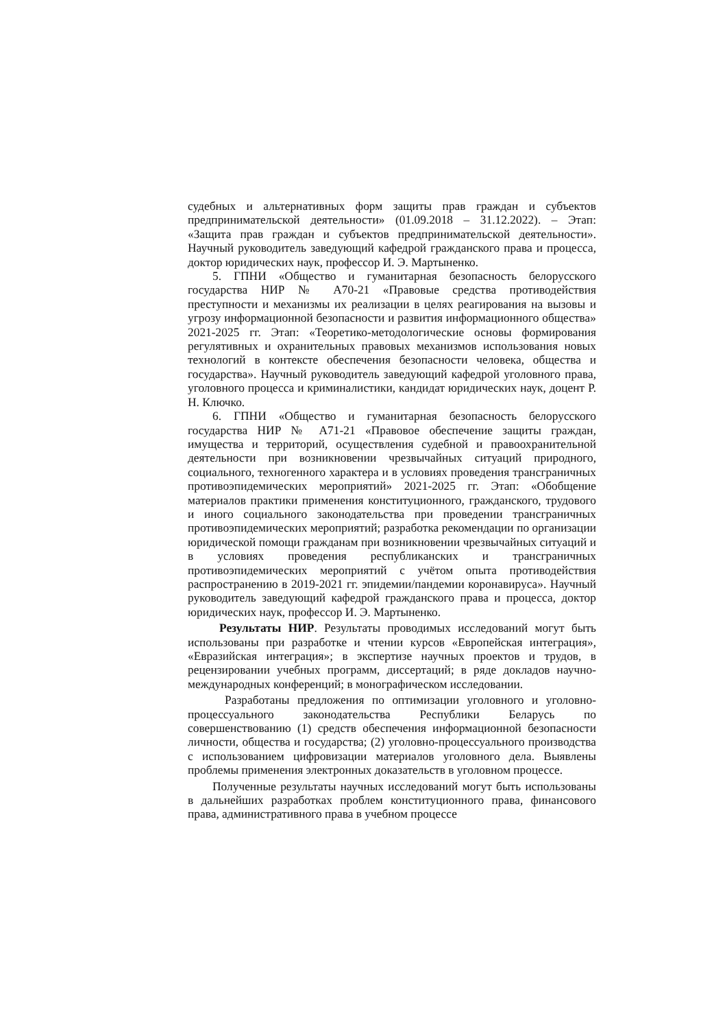судебных и альтернативных форм защиты прав граждан и субъектов предпринимательской деятельности» (01.09.2018 – 31.12.2022). – Этап: «Защита прав граждан и субъектов предпринимательской деятельности». Научный руководитель заведующий кафедрой гражданского права и процесса, доктор юридических наук, профессор И. Э. Мартыненко.
5. ГПНИ «Общество и гуманитарная безопасность белорусского государства НИР № А70-21 «Правовые средства противодействия преступности и механизмы их реализации в целях реагирования на вызовы и угрозу информационной безопасности и развития информационного общества» 2021-2025 гг. Этап: «Теоретико-методологические основы формирования регулятивных и охранительных правовых механизмов использования новых технологий в контексте обеспечения безопасности человека, общества и государства». Научный руководитель заведующий кафедрой уголовного права, уголовного процесса и криминалистики, кандидат юридических наук, доцент Р. Н. Ключко.
6. ГПНИ «Общество и гуманитарная безопасность белорусского государства НИР № А71-21 «Правовое обеспечение защиты граждан, имущества и территорий, осуществления судебной и правоохранительной деятельности при возникновении чрезвычайных ситуаций природного, социального, техногенного характера и в условиях проведения трансграничных противоэпидемических мероприятий» 2021-2025 гг. Этап: «Обобщение материалов практики применения конституционного, гражданского, трудового и иного социального законодательства при проведении трансграничных противоэпидемических мероприятий; разработка рекомендации по организации юридической помощи гражданам при возникновении чрезвычайных ситуаций и в условиях проведения республиканских и трансграничных противоэпидемических мероприятий с учётом опыта противодействия распространению в 2019-2021 гг. эпидемии/пандемии коронавируса». Научный руководитель заведующий кафедрой гражданского права и процесса, доктор юридических наук, профессор И. Э. Мартыненко.
Результаты НИР. Результаты проводимых исследований могут быть использованы при разработке и чтении курсов «Европейская интеграция», «Евразийская интеграция»; в экспертизе научных проектов и трудов, в рецензировании учебных программ, диссертаций; в ряде докладов научно-международных конференций; в монографическом исследовании.
Разработаны предложения по оптимизации уголовного и уголовно-процессуального законодательства Республики Беларусь по совершенствованию (1) средств обеспечения информационной безопасности личности, общества и государства; (2) уголовно-процессуального производства с использованием цифровизации материалов уголовного дела. Выявлены проблемы применения электронных доказательств в уголовном процессе.
Полученные результаты научных исследований могут быть использованы в дальнейших разработках проблем конституционного права, финансового права, административного права в учебном процессе